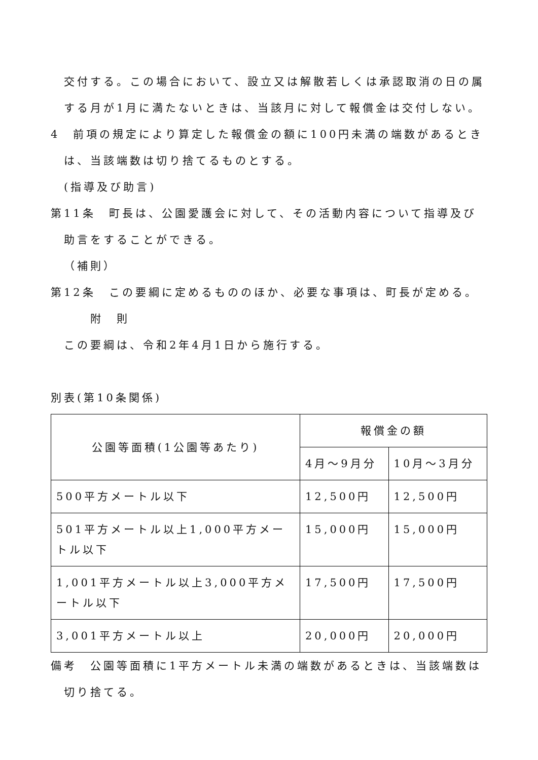交付する。この場合において、設立又は解散若しくは承認取消の日の属する月が1月に満たないときは、当該月に対して報償金は交付しない。
4　前項の規定により算定した報償金の額に100円未満の端数があるときは、当該端数は切り捨てるものとする。
(指導及び助言)
第11条　町長は、公園愛護会に対して、その活動内容について指導及び助言をすることができる。
（補則）
第12条　この要綱に定めるもののほか、必要な事項は、町長が定める。
附　則
この要綱は、令和2年4月1日から施行する。
別表(第10条関係)
| 公園等面積(1公園等あたり) | 報償金の額 | |
| --- | --- | --- |
| | 4月～9月分 | 10月～3月分 |
| 500平方メートル以下 | 12,500円 | 12,500円 |
| 501平方メートル以上1,000平方メートル以下 | 15,000円 | 15,000円 |
| 1,001平方メートル以上3,000平方メートル以下 | 17,500円 | 17,500円 |
| 3,001平方メートル以上 | 20,000円 | 20,000円 |
備考　公園等面積に1平方メートル未満の端数があるときは、当該端数は切り捨てる。